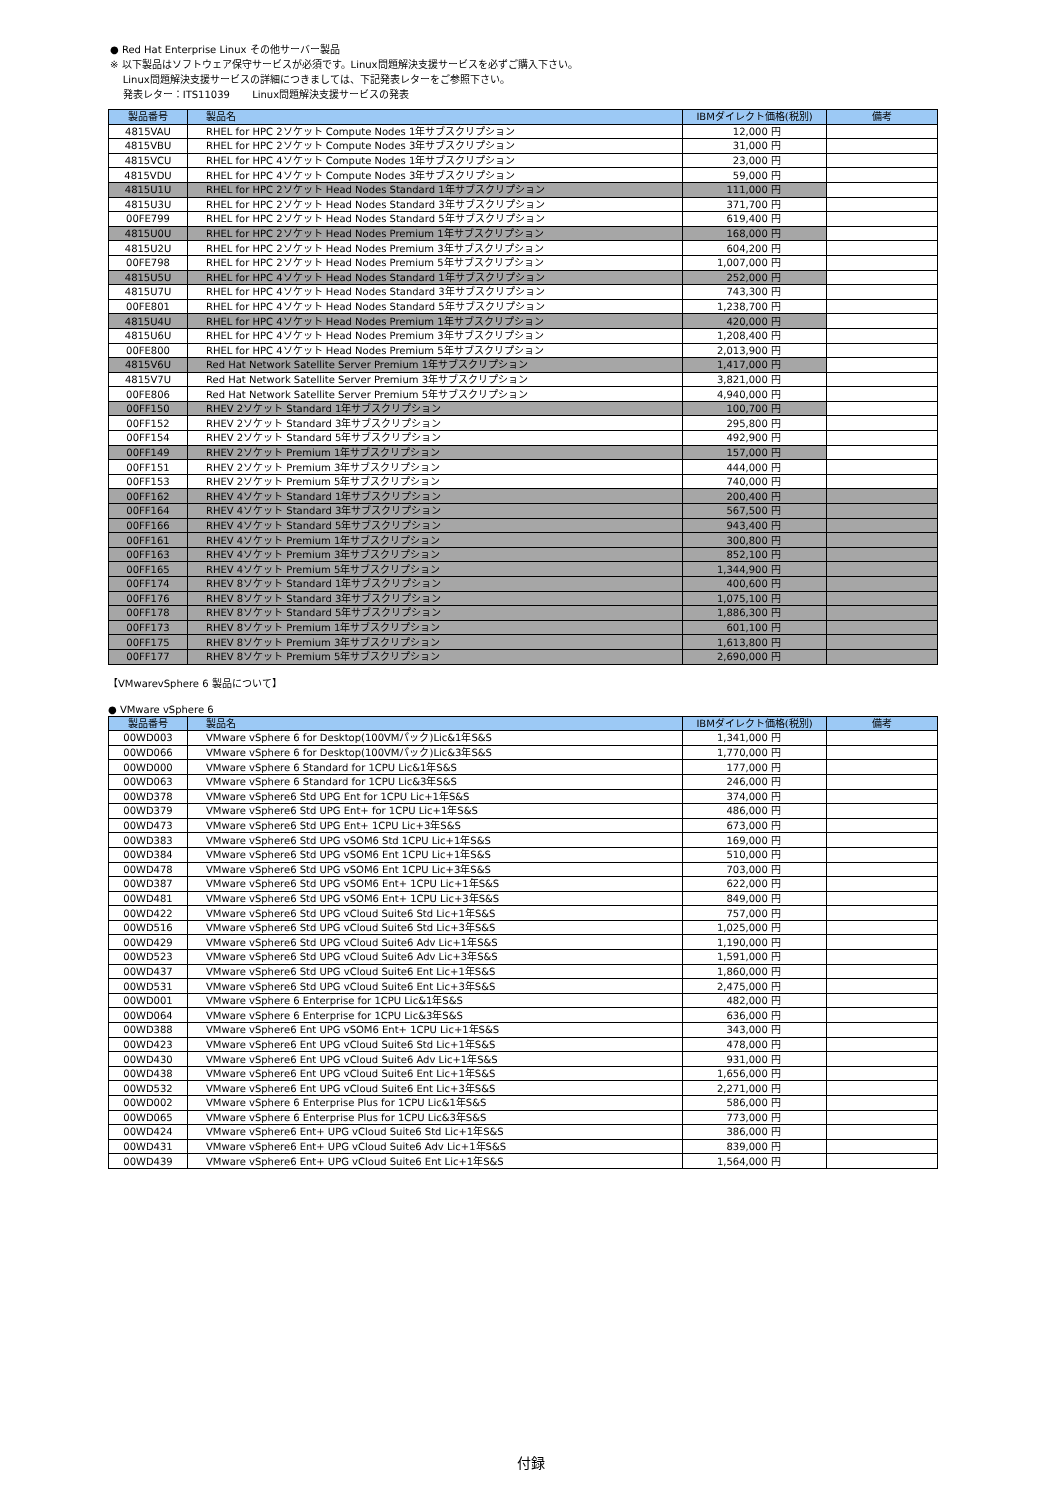● Red Hat Enterprise Linux その他サーバー製品
※ 以下製品はソフトウェア保守サービスが必須です。Linux問題解決支援サービスを必ずご購入下さい。
Linux問題解決支援サービスの詳細につきましては、下記発表レターをご参照下さい。
発表レター：ITS11039 Linux問題解決支援サービスの発表
| 製品番号 | 製品名 | IBMダイレクト価格(税別) | 備考 |
| --- | --- | --- | --- |
| 4815VAU | RHEL for HPC 2ソケット Compute Nodes 1年サブスクリプション | 12,000 円 | |
| 4815VBU | RHEL for HPC 2ソケット Compute Nodes 3年サブスクリプション | 31,000 円 | |
| 4815VCU | RHEL for HPC 4ソケット Compute Nodes 1年サブスクリプション | 23,000 円 | |
| 4815VDU | RHEL for HPC 4ソケット Compute Nodes 3年サブスクリプション | 59,000 円 | |
| 4815U1U | RHEL for HPC 2ソケット Head Nodes Standard 1年サブスクリプション | 111,000 円 | |
| 4815U3U | RHEL for HPC 2ソケット Head Nodes Standard 3年サブスクリプション | 371,700 円 | |
| 00FE799 | RHEL for HPC 2ソケット Head Nodes Standard 5年サブスクリプション | 619,400 円 | |
| 4815U0U | RHEL for HPC 2ソケット Head Nodes Premium 1年サブスクリプション | 168,000 円 | |
| 4815U2U | RHEL for HPC 2ソケット Head Nodes Premium 3年サブスクリプション | 604,200 円 | |
| 00FE798 | RHEL for HPC 2ソケット Head Nodes Premium 5年サブスクリプション | 1,007,000 円 | |
| 4815U5U | RHEL for HPC 4ソケット Head Nodes Standard 1年サブスクリプション | 252,000 円 | |
| 4815U7U | RHEL for HPC 4ソケット Head Nodes Standard 3年サブスクリプション | 743,300 円 | |
| 00FE801 | RHEL for HPC 4ソケット Head Nodes Standard 5年サブスクリプション | 1,238,700 円 | |
| 4815U4U | RHEL for HPC 4ソケット Head Nodes Premium 1年サブスクリプション | 420,000 円 | |
| 4815U6U | RHEL for HPC 4ソケット Head Nodes Premium 3年サブスクリプション | 1,208,400 円 | |
| 00FE800 | RHEL for HPC 4ソケット Head Nodes Premium 5年サブスクリプション | 2,013,900 円 | |
| 4815V6U | Red Hat Network Satellite Server Premium 1年サブスクリプション | 1,417,000 円 | |
| 4815V7U | Red Hat Network Satellite Server Premium 3年サブスクリプション | 3,821,000 円 | |
| 00FE806 | Red Hat Network Satellite Server Premium 5年サブスクリプション | 4,940,000 円 | |
| 00FF150 | RHEV 2ソケット Standard 1年サブスクリプション | 100,700 円 | |
| 00FF152 | RHEV 2ソケット Standard 3年サブスクリプション | 295,800 円 | |
| 00FF154 | RHEV 2ソケット Standard 5年サブスクリプション | 492,900 円 | |
| 00FF149 | RHEV 2ソケット Premium 1年サブスクリプション | 157,000 円 | |
| 00FF151 | RHEV 2ソケット Premium 3年サブスクリプション | 444,000 円 | |
| 00FF153 | RHEV 2ソケット Premium 5年サブスクリプション | 740,000 円 | |
| 00FF162 | RHEV 4ソケット Standard 1年サブスクリプション | 200,400 円 | |
| 00FF164 | RHEV 4ソケット Standard 3年サブスクリプション | 567,500 円 | |
| 00FF166 | RHEV 4ソケット Standard 5年サブスクリプション | 943,400 円 | |
| 00FF161 | RHEV 4ソケット Premium 1年サブスクリプション | 300,800 円 | |
| 00FF163 | RHEV 4ソケット Premium 3年サブスクリプション | 852,100 円 | |
| 00FF165 | RHEV 4ソケット Premium 5年サブスクリプション | 1,344,900 円 | |
| 00FF174 | RHEV 8ソケット Standard 1年サブスクリプション | 400,600 円 | |
| 00FF176 | RHEV 8ソケット Standard 3年サブスクリプション | 1,075,100 円 | |
| 00FF178 | RHEV 8ソケット Standard 5年サブスクリプション | 1,886,300 円 | |
| 00FF173 | RHEV 8ソケット Premium 1年サブスクリプション | 601,100 円 | |
| 00FF175 | RHEV 8ソケット Premium 3年サブスクリプション | 1,613,800 円 | |
| 00FF177 | RHEV 8ソケット Premium 5年サブスクリプション | 2,690,000 円 | |
【VMwarevSphere 6 製品について】
● VMware vSphere 6
| 製品番号 | 製品名 | IBMダイレクト価格(税別) | 備考 |
| --- | --- | --- | --- |
| 00WD003 | VMware vSphere 6 for Desktop(100VMパック)Lic&1年S&S | 1,341,000 円 | |
| 00WD066 | VMware vSphere 6 for Desktop(100VMパック)Lic&3年S&S | 1,770,000 円 | |
| 00WD000 | VMware vSphere 6 Standard for 1CPU Lic&1年S&S | 177,000 円 | |
| 00WD063 | VMware vSphere 6 Standard for 1CPU Lic&3年S&S | 246,000 円 | |
| 00WD378 | VMware vSphere6 Std UPG Ent for 1CPU Lic+1年S&S | 374,000 円 | |
| 00WD379 | VMware vSphere6 Std UPG Ent+ for 1CPU Lic+1年S&S | 486,000 円 | |
| 00WD473 | VMware vSphere6 Std UPG Ent+ 1CPU Lic+3年S&S | 673,000 円 | |
| 00WD383 | VMware vSphere6 Std UPG vSOM6 Std 1CPU Lic+1年S&S | 169,000 円 | |
| 00WD384 | VMware vSphere6 Std UPG vSOM6 Ent 1CPU Lic+1年S&S | 510,000 円 | |
| 00WD478 | VMware vSphere6 Std UPG vSOM6 Ent 1CPU Lic+3年S&S | 703,000 円 | |
| 00WD387 | VMware vSphere6 Std UPG vSOM6 Ent+ 1CPU Lic+1年S&S | 622,000 円 | |
| 00WD481 | VMware vSphere6 Std UPG vSOM6 Ent+ 1CPU Lic+3年S&S | 849,000 円 | |
| 00WD422 | VMware vSphere6 Std UPG vCloud Suite6 Std Lic+1年S&S | 757,000 円 | |
| 00WD516 | VMware vSphere6 Std UPG vCloud Suite6 Std Lic+3年S&S | 1,025,000 円 | |
| 00WD429 | VMware vSphere6 Std UPG vCloud Suite6 Adv Lic+1年S&S | 1,190,000 円 | |
| 00WD523 | VMware vSphere6 Std UPG vCloud Suite6 Adv Lic+3年S&S | 1,591,000 円 | |
| 00WD437 | VMware vSphere6 Std UPG vCloud Suite6 Ent Lic+1年S&S | 1,860,000 円 | |
| 00WD531 | VMware vSphere6 Std UPG vCloud Suite6 Ent Lic+3年S&S | 2,475,000 円 | |
| 00WD001 | VMware vSphere 6 Enterprise for 1CPU Lic&1年S&S | 482,000 円 | |
| 00WD064 | VMware vSphere 6 Enterprise for 1CPU Lic&3年S&S | 636,000 円 | |
| 00WD388 | VMware vSphere6 Ent UPG vSOM6 Ent+ 1CPU Lic+1年S&S | 343,000 円 | |
| 00WD423 | VMware vSphere6 Ent UPG vCloud Suite6 Std Lic+1年S&S | 478,000 円 | |
| 00WD430 | VMware vSphere6 Ent UPG vCloud Suite6 Adv Lic+1年S&S | 931,000 円 | |
| 00WD438 | VMware vSphere6 Ent UPG vCloud Suite6 Ent Lic+1年S&S | 1,656,000 円 | |
| 00WD532 | VMware vSphere6 Ent UPG vCloud Suite6 Ent Lic+3年S&S | 2,271,000 円 | |
| 00WD002 | VMware vSphere 6 Enterprise Plus for 1CPU Lic&1年S&S | 586,000 円 | |
| 00WD065 | VMware vSphere 6 Enterprise Plus for 1CPU Lic&3年S&S | 773,000 円 | |
| 00WD424 | VMware vSphere6 Ent+ UPG vCloud Suite6 Std Lic+1年S&S | 386,000 円 | |
| 00WD431 | VMware vSphere6 Ent+ UPG vCloud Suite6 Adv Lic+1年S&S | 839,000 円 | |
| 00WD439 | VMware vSphere6 Ent+ UPG vCloud Suite6 Ent Lic+1年S&S | 1,564,000 円 | |
付録